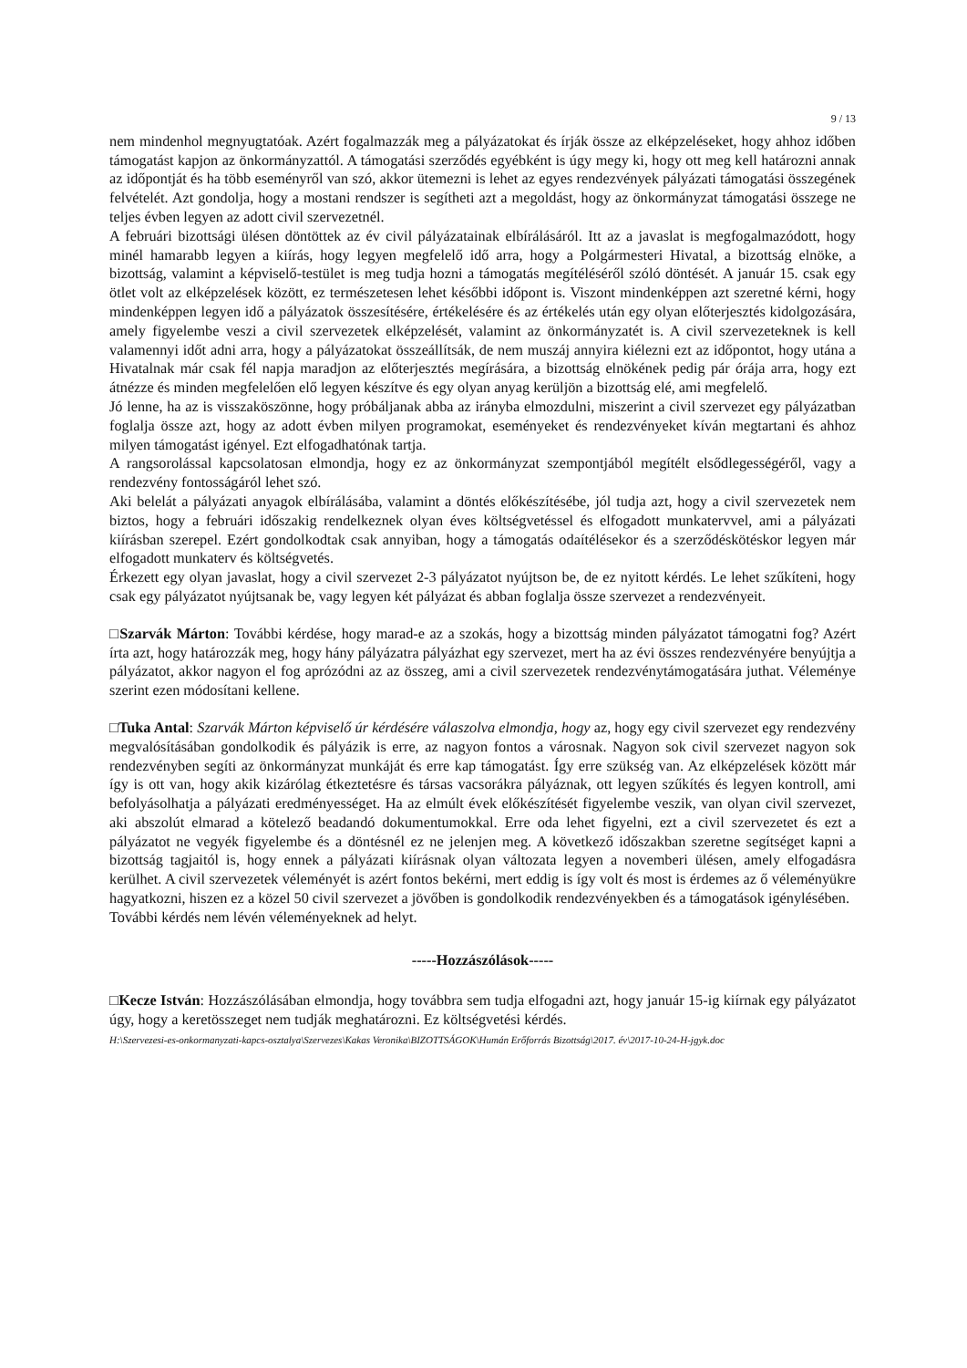9 / 13
nem mindenhol megnyugtatóak. Azért fogalmazzák meg a pályázatokat és írják össze az elképzeléseket, hogy ahhoz időben támogatást kapjon az önkormányzattól. A támogatási szerződés egyébként is úgy megy ki, hogy ott meg kell határozni annak az időpontját és ha több eseményről van szó, akkor ütemezni is lehet az egyes rendezvények pályázati támogatási összegének felvételét. Azt gondolja, hogy a mostani rendszer is segítheti azt a megoldást, hogy az önkormányzat támogatási összege ne teljes évben legyen az adott civil szervezetnél.
A februári bizottsági ülésen döntöttek az év civil pályázatainak elbírálásáról. Itt az a javaslat is megfogalmazódott, hogy minél hamarabb legyen a kiírás, hogy legyen megfelelő idő arra, hogy a Polgármesteri Hivatal, a bizottság elnöke, a bizottság, valamint a képviselő-testület is meg tudja hozni a támogatás megítéléséről szóló döntését. A január 15. csak egy ötlet volt az elképzelések között, ez természetesen lehet későbbi időpont is. Viszont mindenképpen azt szeretné kérni, hogy mindenképpen legyen idő a pályázatok összesítésére, értékelésére és az értékelés után egy olyan előterjesztés kidolgozására, amely figyelembe veszi a civil szervezetek elképzelését, valamint az önkormányzatét is. A civil szervezeteknek is kell valamennyi időt adni arra, hogy a pályázatokat összeállítsák, de nem muszáj annyira kiélezni ezt az időpontot, hogy utána a Hivatalnak már csak fél napja maradjon az előterjesztés megírására, a bizottság elnökének pedig pár órája arra, hogy ezt átnézze és minden megfelelően elő legyen készítve és egy olyan anyag kerüljön a bizottság elé, ami megfelelő.
Jó lenne, ha az is visszaköszönne, hogy próbáljanak abba az irányba elmozdulni, miszerint a civil szervezet egy pályázatban foglalja össze azt, hogy az adott évben milyen programokat, eseményeket és rendezvényeket kíván megtartani és ahhoz milyen támogatást igényel. Ezt elfogadhatónak tartja.
A rangsorolással kapcsolatosan elmondja, hogy ez az önkormányzat szempontjából megítélt elsődlegességéről, vagy a rendezvény fontosságáról lehet szó.
Aki belelát a pályázati anyagok elbírálásába, valamint a döntés előkészítésébe, jól tudja azt, hogy a civil szervezetek nem biztos, hogy a februári időszakig rendelkeznek olyan éves költségvetéssel és elfogadott munkatervvel, ami a pályázati kiírásban szerepel. Ezért gondolkodtak csak annyiban, hogy a támogatás odaítélésekor és a szerződéskötéskor legyen már elfogadott munkaterv és költségvetés.
Érkezett egy olyan javaslat, hogy a civil szervezet 2-3 pályázatot nyújtson be, de ez nyitott kérdés. Le lehet szűkíteni, hogy csak egy pályázatot nyújtsanak be, vagy legyen két pályázat és abban foglalja össze szervezet a rendezvényeit.
□Szarvák Márton: További kérdése, hogy marad-e az a szokás, hogy a bizottság minden pályázatot támogatni fog? Azért írta azt, hogy határozzák meg, hogy hány pályázatra pályázhat egy szervezet, mert ha az évi összes rendezvényére benyújtja a pályázatot, akkor nagyon el fog aprózódni az az összeg, ami a civil szervezetek rendezvénytámogatására juthat. Véleménye szerint ezen módosítani kellene.
□Tuka Antal: Szarvák Márton képviselő úr kérdésére válaszolva elmondja, hogy az, hogy egy civil szervezet egy rendezvény megvalósításában gondolkodik és pályázik is erre, az nagyon fontos a városnak. Nagyon sok civil szervezet nagyon sok rendezvényben segíti az önkormányzat munkáját és erre kap támogatást. Így erre szükség van. Az elképzelések között már így is ott van, hogy akik kizárólag étkeztetésre és társas vacsorákra pályáznak, ott legyen szűkítés és legyen kontroll, ami befolyásolhatja a pályázati eredményességet. Ha az elmúlt évek előkészítését figyelembe veszik, van olyan civil szervezet, aki abszolút elmarad a kötelező beadandó dokumentumokkal. Erre oda lehet figyelni, ezt a civil szervezetet és ezt a pályázatot ne vegyék figyelembe és a döntésnél ez ne jelenjen meg. A következő időszakban szeretne segítséget kapni a bizottság tagjaitól is, hogy ennek a pályázati kiírásnak olyan változata legyen a novemberi ülésen, amely elfogadásra kerülhet. A civil szervezetek véleményét is azért fontos bekérni, mert eddig is így volt és most is érdemes az ő véleményükre hagyatkozni, hiszen ez a közel 50 civil szervezet a jövőben is gondolkodik rendezvényekben és a támogatások igénylésében.
További kérdés nem lévén véleményeknek ad helyt.
-----Hozzászólások-----
□Kecze István: Hozzászólásában elmondja, hogy továbbra sem tudja elfogadni azt, hogy január 15-ig kiírnak egy pályázatot úgy, hogy a keretösszeget nem tudják meghatározni. Ez költségvetési kérdés.
H:\Szervezesi-es-onkormanyzati-kapcs-osztalya\Szervezes\Kakas Veronika\BIZOTTSÁGOK\Humán Erőforrás Bizottság\2017. év\2017-10-24-H-jgyk.doc